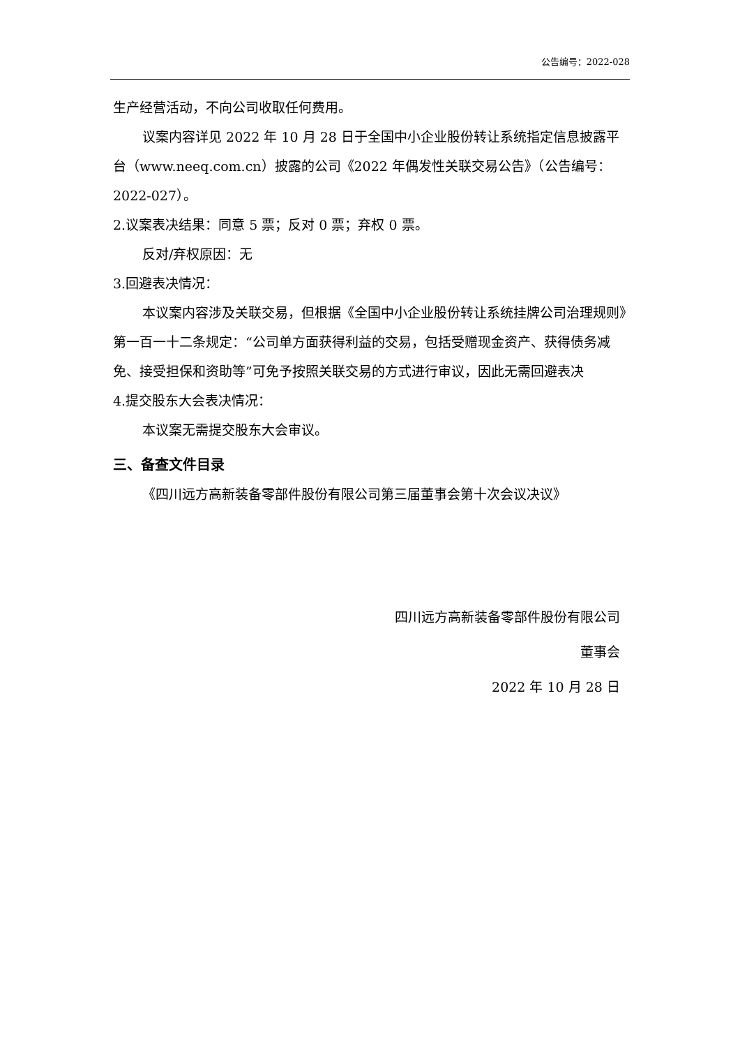公告编号：2022-028
生产经营活动，不向公司收取任何费用。
议案内容详见 2022 年 10 月 28 日于全国中小企业股份转让系统指定信息披露平台（www.neeq.com.cn）披露的公司《2022 年偶发性关联交易公告》（公告编号：2022-027）。
2.议案表决结果：同意 5 票；反对 0 票；弃权 0 票。
反对/弃权原因：无
3.回避表决情况：
本议案内容涉及关联交易，但根据《全国中小企业股份转让系统挂牌公司治理规则》第一百一十二条规定：“公司单方面获得利益的交易，包括受赠现金资产、获得债务减免、接受担保和资助等”可免予按照关联交易的方式进行审议，因此无需回避表决
4.提交股东大会表决情况：
本议案无需提交股东大会审议。
三、备查文件目录
《四川远方高新装备零部件股份有限公司第三届董事会第十次会议决议》
四川远方高新装备零部件股份有限公司
董事会
2022 年 10 月 28 日